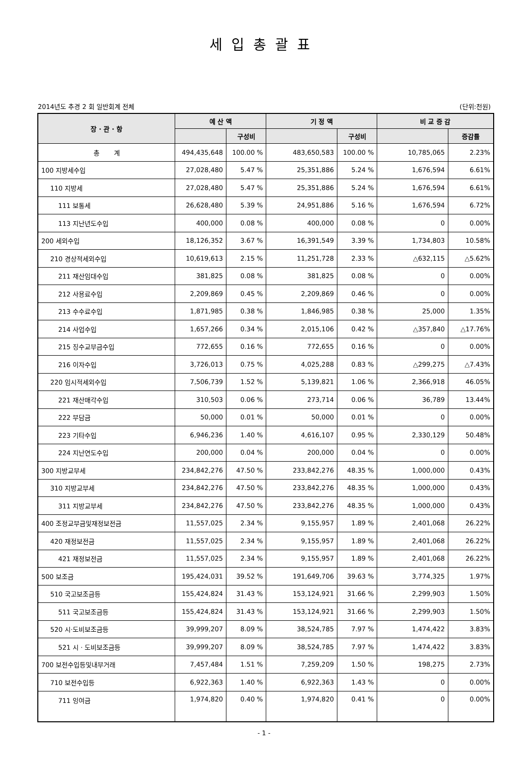세입총괄표
2014년도 추경 2 회 일반회계 전체 (단위:천원)
| 장 · 관 · 항 | 예 산 액 | | 기 정 액 | | 비 교 증 감 | |
| --- | --- | --- | --- | --- | --- | --- |
| | | 구성비 | | 구성비 | | 증감률 |
| 총 계 | 494,435,648 | 100.00 % | 483,650,583 | 100.00 % | 10,785,065 | 2.23% |
| 100 지방세수입 | 27,028,480 | 5.47 % | 25,351,886 | 5.24 % | 1,676,594 | 6.61% |
| 110 지방세 | 27,028,480 | 5.47 % | 25,351,886 | 5.24 % | 1,676,594 | 6.61% |
| 111 보통세 | 26,628,480 | 5.39 % | 24,951,886 | 5.16 % | 1,676,594 | 6.72% |
| 113 지난년도수입 | 400,000 | 0.08 % | 400,000 | 0.08 % | 0 | 0.00% |
| 200 세외수입 | 18,126,352 | 3.67 % | 16,391,549 | 3.39 % | 1,734,803 | 10.58% |
| 210 경상적세외수입 | 10,619,613 | 2.15 % | 11,251,728 | 2.33 % | △632,115 | △5.62% |
| 211 재산임대수입 | 381,825 | 0.08 % | 381,825 | 0.08 % | 0 | 0.00% |
| 212 사용료수입 | 2,209,869 | 0.45 % | 2,209,869 | 0.46 % | 0 | 0.00% |
| 213 수수료수입 | 1,871,985 | 0.38 % | 1,846,985 | 0.38 % | 25,000 | 1.35% |
| 214 사업수입 | 1,657,266 | 0.34 % | 2,015,106 | 0.42 % | △357,840 | △17.76% |
| 215 징수교부금수입 | 772,655 | 0.16 % | 772,655 | 0.16 % | 0 | 0.00% |
| 216 이자수입 | 3,726,013 | 0.75 % | 4,025,288 | 0.83 % | △299,275 | △7.43% |
| 220 임시적세외수입 | 7,506,739 | 1.52 % | 5,139,821 | 1.06 % | 2,366,918 | 46.05% |
| 221 재산매각수입 | 310,503 | 0.06 % | 273,714 | 0.06 % | 36,789 | 13.44% |
| 222 부담금 | 50,000 | 0.01 % | 50,000 | 0.01 % | 0 | 0.00% |
| 223 기타수입 | 6,946,236 | 1.40 % | 4,616,107 | 0.95 % | 2,330,129 | 50.48% |
| 224 지난연도수입 | 200,000 | 0.04 % | 200,000 | 0.04 % | 0 | 0.00% |
| 300 지방교부세 | 234,842,276 | 47.50 % | 233,842,276 | 48.35 % | 1,000,000 | 0.43% |
| 310 지방교부세 | 234,842,276 | 47.50 % | 233,842,276 | 48.35 % | 1,000,000 | 0.43% |
| 311 지방교부세 | 234,842,276 | 47.50 % | 233,842,276 | 48.35 % | 1,000,000 | 0.43% |
| 400 조정교부금및재정보전금 | 11,557,025 | 2.34 % | 9,155,957 | 1.89 % | 2,401,068 | 26.22% |
| 420 재정보전금 | 11,557,025 | 2.34 % | 9,155,957 | 1.89 % | 2,401,068 | 26.22% |
| 421 재정보전금 | 11,557,025 | 2.34 % | 9,155,957 | 1.89 % | 2,401,068 | 26.22% |
| 500 보조금 | 195,424,031 | 39.52 % | 191,649,706 | 39.63 % | 3,774,325 | 1.97% |
| 510 국고보조금등 | 155,424,824 | 31.43 % | 153,124,921 | 31.66 % | 2,299,903 | 1.50% |
| 511 국고보조금등 | 155,424,824 | 31.43 % | 153,124,921 | 31.66 % | 2,299,903 | 1.50% |
| 520 시·도비보조금등 | 39,999,207 | 8.09 % | 38,524,785 | 7.97 % | 1,474,422 | 3.83% |
| 521 시 · 도비보조금등 | 39,999,207 | 8.09 % | 38,524,785 | 7.97 % | 1,474,422 | 3.83% |
| 700 보전수입등및내부거래 | 7,457,484 | 1.51 % | 7,259,209 | 1.50 % | 198,275 | 2.73% |
| 710 보전수입등 | 6,922,363 | 1.40 % | 6,922,363 | 1.43 % | 0 | 0.00% |
| 711 잉여금 | 1,974,820 | 0.40 % | 1,974,820 | 0.41 % | 0 | 0.00% |
- 1 -